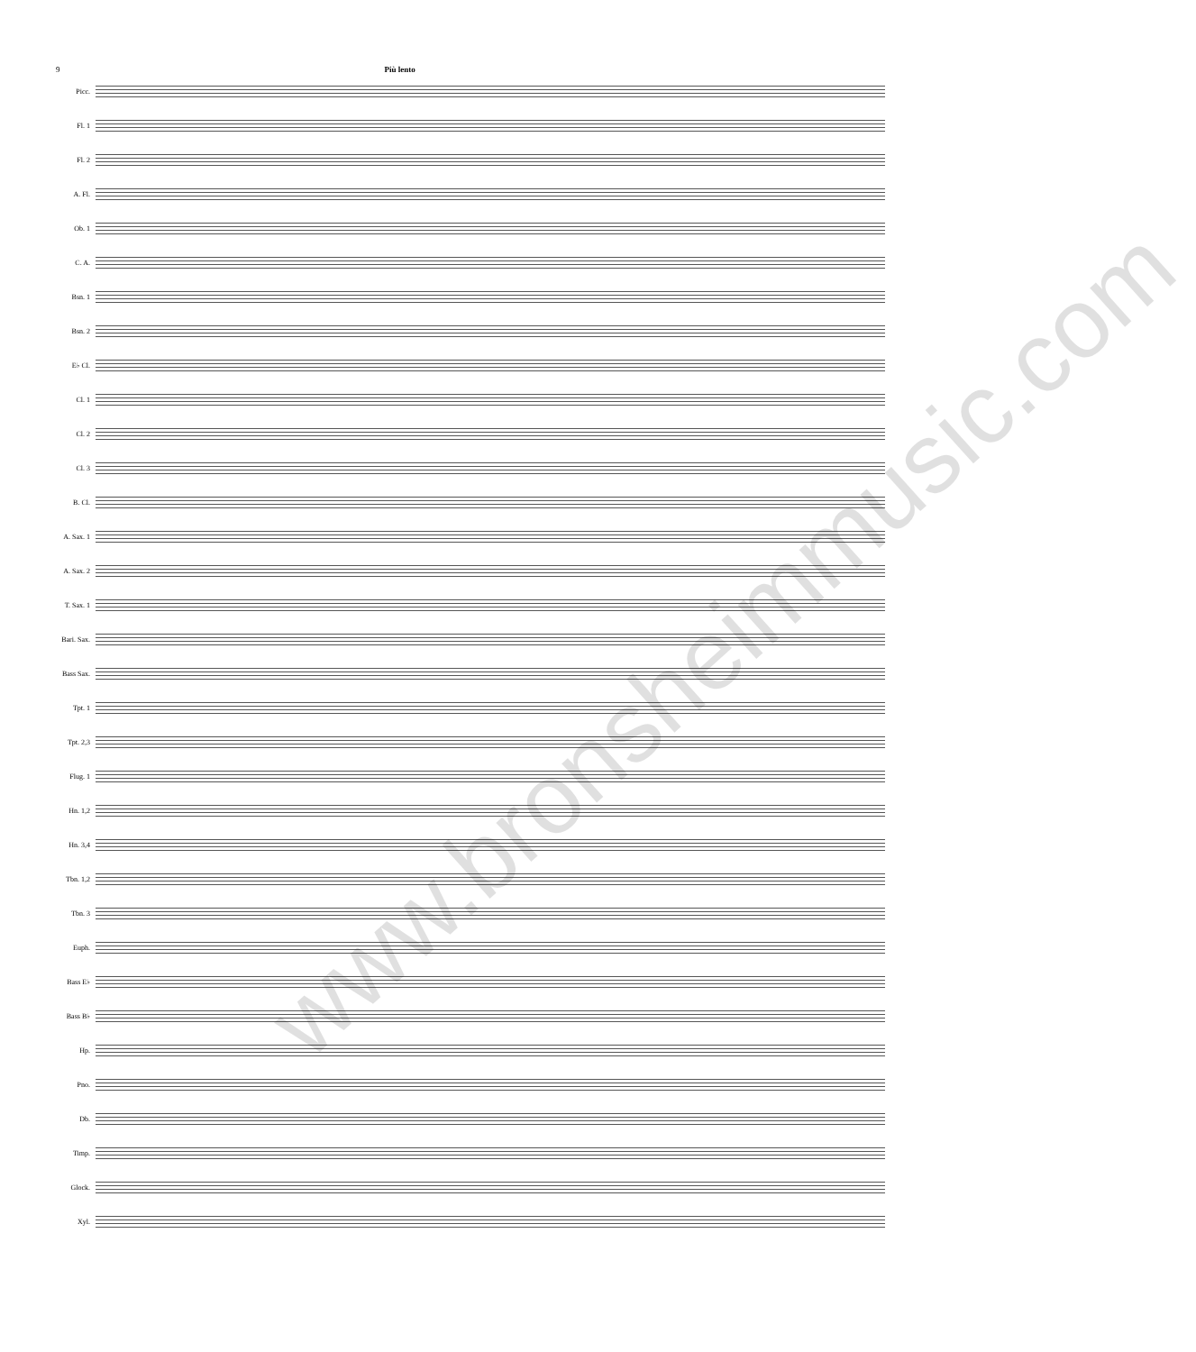9 Più lento
Picc.
Fl. 1
Fl. 2
A. Fl.
Ob. 1
C. A.
Bsn. 1
Bsn. 2
E♭ Cl.
Cl. 1
Cl. 2
Cl. 3
B. Cl.
A. Sax. 1
A. Sax. 2
T. Sax. 1
Bari. Sax.
Bass Sax.
Tpt. 1
Tpt. 2,3
Flug. 1
Hn. 1,2
Hn. 3,4
Tbn. 1,2
Tbn. 3
Euph.
Bass E♭
Bass B♭
Hp.
Pno.
Db.
Timp.
Glock.
Xyl.
www.bronsheimmusic.com